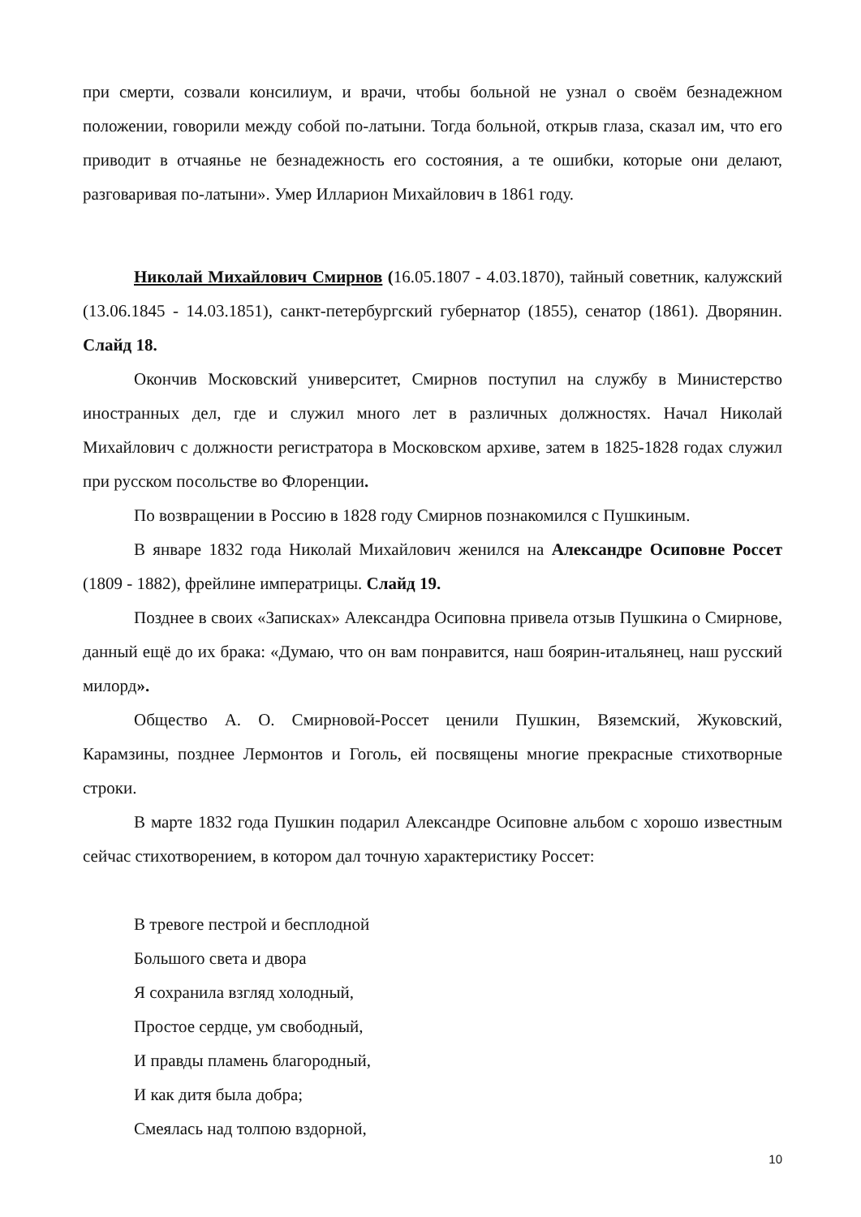при смерти, созвали консилиум, и врачи, чтобы больной не узнал о своём безнадежном положении, говорили между собой по-латыни. Тогда больной, открыв глаза, сказал им, что его приводит в отчаянье не безнадежность его состояния, а те ошибки, которые они делают, разговаривая по-латыни». Умер Илларион Михайлович в 1861 году.
Николай Михайлович Смирнов (16.05.1807 - 4.03.1870), тайный советник, калужский (13.06.1845 - 14.03.1851), санкт-петербургский губернатор (1855), сенатор (1861). Дворянин. Слайд 18.
Окончив Московский университет, Смирнов поступил на службу в Министерство иностранных дел, где и служил много лет в различных должностях. Начал Николай Михайлович с должности регистратора в Московском архиве, затем в 1825-1828 годах служил при русском посольстве во Флоренции.
По возвращении в Россию в 1828 году Смирнов познакомился с Пушкиным.
В январе 1832 года Николай Михайлович женился на Александре Осиповне Россет (1809 - 1882), фрейлине императрицы. Слайд 19.
Позднее в своих «Записках» Александра Осиповна привела отзыв Пушкина о Смирнове, данный ещё до их брака: «Думаю, что он вам понравится, наш боярин-итальянец, наш русский милорд».
Общество А. О. Смирновой-Россет ценили Пушкин, Вяземский, Жуковский, Карамзины, позднее Лермонтов и Гоголь, ей посвящены многие прекрасные стихотворные строки.
В марте 1832 года Пушкин подарил Александре Осиповне альбом с хорошо известным сейчас стихотворением, в котором дал точную характеристику Россет:
В тревоге пестрой и бесплодной
Большого света и двора
Я сохранила взгляд холодный,
Простое сердце, ум свободный,
И правды пламень благородный,
И как дитя была добра;
Смеялась над толпою вздорной,
10